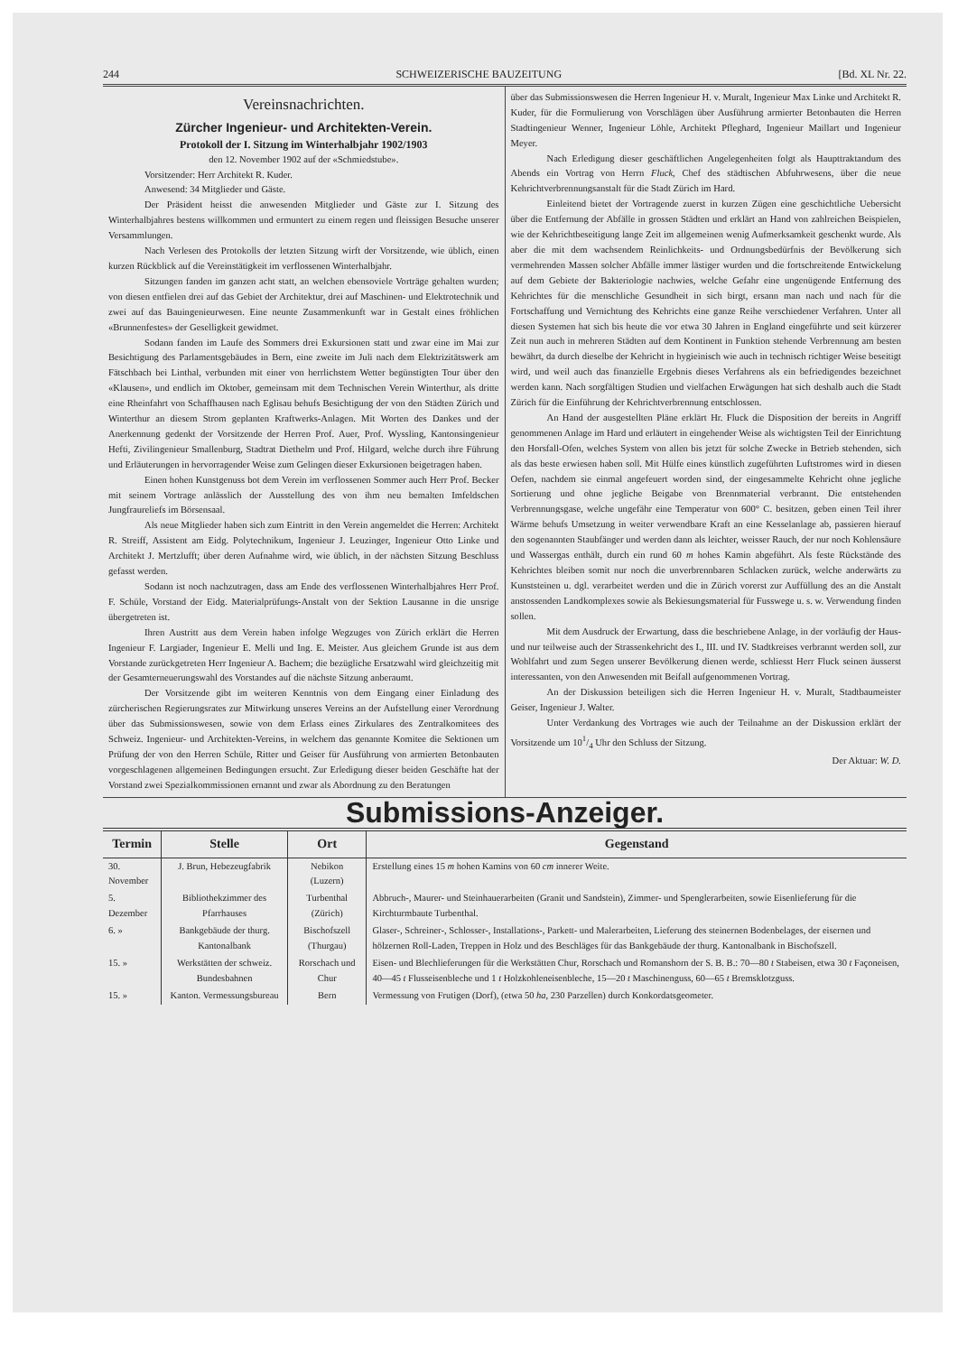244 SCHWEIZERISCHE BAUZEITUNG [Bd. XL Nr. 22.
Vereinsnachrichten.
Zürcher Ingenieur- und Architekten-Verein.
Protokoll der I. Sitzung im Winterhalbjahr 1902/1903
den 12. November 1902 auf der «Schmiedstube».
Vorsitzender: Herr Architekt R. Kuder.
Anwesend: 34 Mitglieder und Gäste.
Der Präsident heisst die anwesenden Mitglieder und Gäste zur I. Sitzung des Winterhalbjahres bestens willkommen und ermuntert zu einem regen und fleissigen Besuche unserer Versammlungen.
Nach Verlesen des Protokolls der letzten Sitzung wirft der Vorsitzende, wie üblich, einen kurzen Rückblick auf die Vereinstätigkeit im verflossenen Winterhalbjahr.
Sitzungen fanden im ganzen acht statt, an welchen ebensoviele Vorträge gehalten wurden; von diesen entfielen drei auf das Gebiet der Architektur, drei auf Maschinen- und Elektrotechnik und zwei auf das Bauingenieurwesen. Eine neunte Zusammenkunft war in Gestalt eines fröhlichen «Brunnenfestes» der Geselligkeit gewidmet.
Sodann fanden im Laufe des Sommers drei Exkursionen statt und zwar eine im Mai zur Besichtigung des Parlamentsgebäudes in Bern, eine zweite im Juli nach dem Elektrizitätswerk am Fätschbach bei Linthal, verbunden mit einer von herrlichstem Wetter begünstigten Tour über den «Klausen», und endlich im Oktober, gemeinsam mit dem Technischen Verein Winterthur, als dritte eine Rheinfahrt von Schaffhausen nach Eglisau behufs Besichtigung der von den Städten Zürich und Winterthur an diesem Strom geplanten Kraftwerks-Anlagen. Mit Worten des Dankes und der Anerkennung gedenkt der Vorsitzende der Herren Prof. Auer, Prof. Wyssling, Kantonsingenieur Hefti, Zivilingenieur Smallenburg, Stadtrat Diethelm und Prof. Hilgard, welche durch ihre Führung und Erläuterungen in hervorragender Weise zum Gelingen dieser Exkursionen beigetragen haben.
Einen hohen Kunstgenuss bot dem Verein im verflossenen Sommer auch Herr Prof. Becker mit seinem Vortrage anlässlich der Ausstellung des von ihm neu bemalten Imfeldschen Jungfraureliefs im Börsensaal.
Als neue Mitglieder haben sich zum Eintritt in den Verein angemeldet die Herren: Architekt R. Streiff, Assistent am Eidg. Polytechnikum, Ingenieur J. Leuzinger, Ingenieur Otto Linke und Architekt J. Mertzlufft; über deren Aufnahme wird, wie üblich, in der nächsten Sitzung Beschluss gefasst werden.
Sodann ist noch nachzutragen, dass am Ende des verflossenen Winterhalbjahres Herr Prof. F. Schüle, Vorstand der Eidg. Materialprüfungs-Anstalt von der Sektion Lausanne in die unsrige übergetreten ist.
Ihren Austritt aus dem Verein haben infolge Wegzuges von Zürich erklärt die Herren Ingenieur F. Largiader, Ingenieur E. Melli und Ing. E. Meister. Aus gleichem Grunde ist aus dem Vorstande zurückgetreten Herr Ingenieur A. Bachem; die bezügliche Ersatzwahl wird gleichzeitig mit der Gesamterneuerungswahl des Vorstandes auf die nächste Sitzung anberaumt.
Der Vorsitzende gibt im weiteren Kenntnis von dem Eingang einer Einladung des zürcherischen Regierungsrates zur Mitwirkung unseres Vereins an der Aufstellung einer Verordnung über das Submissionswesen, sowie von dem Erlass eines Zirkulares des Zentralkomitees des Schweiz. Ingenieur- und Architekten-Vereins, in welchem das genannte Komitee die Sektionen um Prüfung der von den Herren Schüle, Ritter und Geiser für Ausführung von armierten Betonbauten vorgeschlagenen allgemeinen Bedingungen ersucht. Zur Erledigung dieser beiden Geschäfte hat der Vorstand zwei Spezialkommissionen ernannt und zwar als Abordnung zu den Beratungen
über das Submissionswesen die Herren Ingenieur H. v. Muralt, Ingenieur Max Linke und Architekt R. Kuder, für die Formulierung von Vorschlägen über Ausführung armierter Betonbauten die Herren Stadtingenieur Wenner, Ingenieur Löhle, Architekt Pfleghard, Ingenieur Maillart und Ingenieur Meyer.
Nach Erledigung dieser geschäftlichen Angelegenheiten folgt als Haupttraktandum des Abends ein Vortrag von Herrn Fluck, Chef des städtischen Abfuhrwesens, über die neue Kehrichtverbrennungsanstalt für die Stadt Zürich im Hard.
Einleitend bietet der Vortragende zuerst in kurzen Zügen eine geschichtliche Uebersicht über die Entfernung der Abfälle in grossen Städten und erklärt an Hand von zahlreichen Beispielen, wie der Kehrichtbeseitigung lange Zeit im allgemeinen wenig Aufmerksamkeit geschenkt wurde. Als aber die mit dem wachsendem Reinlichkeits- und Ordnungsbedürfnis der Bevölkerung sich vermehrenden Massen solcher Abfälle immer lästiger wurden und die fortschreitende Entwickelung auf dem Gebiete der Bakteriologie nachwies, welche Gefahr eine ungenügende Entfernung des Kehrichtes für die menschliche Gesundheit in sich birgt, ersann man nach und nach für die Fortschaffung und Vernichtung des Kehrichts eine ganze Reihe verschiedener Verfahren. Unter all diesen Systemen hat sich bis heute die vor etwa 30 Jahren in England eingeführte und seit kürzerer Zeit nun auch in mehreren Städten auf dem Kontinent in Funktion stehende Verbrennung am besten bewährt, da durch dieselbe der Kehricht in hygieinisch wie auch in technisch richtiger Weise beseitigt wird, und weil auch das finanzielle Ergebnis dieses Verfahrens als ein befriedigendes bezeichnet werden kann. Nach sorgfältigen Studien und vielfachen Erwägungen hat sich deshalb auch die Stadt Zürich für die Einführung der Kehrichtverbrennung entschlossen.
An Hand der ausgestellten Pläne erklärt Hr. Fluck die Disposition der bereits in Angriff genommenen Anlage im Hard und erläutert in eingehender Weise als wichtigsten Teil der Einrichtung den Horsfall-Ofen, welches System von allen bis jetzt für solche Zwecke in Betrieb stehenden, sich als das beste erwiesen haben soll. Mit Hülfe eines künstlich zugeführten Luftstromes wird in diesen Oefen, nachdem sie einmal angefeuert worden sind, der eingesammelte Kehricht ohne jegliche Sortierung und ohne jegliche Beigabe von Brennmaterial verbrannt. Die entstehenden Verbrennungsgase, welche ungefähr eine Temperatur von 600° C. besitzen, geben einen Teil ihrer Wärme behufs Umsetzung in weiter verwendbare Kraft an eine Kesselanlage ab, passieren hierauf den sogenannten Staubfänger und werden dann als leichter, weisser Rauch, der nur noch Kohlensäure und Wassergas enthält, durch ein rund 60 m hohes Kamin abgeführt. Als feste Rückstände des Kehrichtes bleiben somit nur noch die unverbrennbaren Schlacken zurück, welche anderwärts zu Kunststeinen u. dgl. verarbeitet werden und die in Zürich vorerst zur Auffüllung des an die Anstalt anstossenden Landkomplexes sowie als Bekiesungsmaterial für Fusswege u. s. w. Verwendung finden sollen.
Mit dem Ausdruck der Erwartung, dass die beschriebene Anlage, in der vorläufig der Haus- und nur teilweise auch der Strassenkehricht des I., III. und IV. Stadtkreises verbrannt werden soll, zur Wohlfahrt und zum Segen unserer Bevölkerung dienen werde, schliesst Herr Fluck seinen äusserst interessanten, von den Anwesenden mit Beifall aufgenommenen Vortrag.
An der Diskussion beteiligen sich die Herren Ingenieur H. v. Muralt, Stadtbaumeister Geiser, Ingenieur J. Walter.
Unter Verdankung des Vortrages wie auch der Teilnahme an der Diskussion erklärt der Vorsitzende um 101/4 Uhr den Schluss der Sitzung.
Der Aktuar: W. D.
Submissions-Anzeiger.
| Termin | Stelle | Ort | Gegenstand |
| --- | --- | --- | --- |
| 30. November | J. Brun, Hebezeugfabrik | Nebikon (Luzern) | Erstellung eines 15 m hohen Kamins von 60 cm innerer Weite. |
| 5. Dezember | Bibliothekzimmer des Pfarrhauses | Turbenthal (Zürich) | Abbruch-, Maurer- und Steinhauerarbeiten (Granit und Sandstein), Zimmer- und Spenglerarbeiten, sowie Eisenlieferung für die Kirchturmbaute Turbenthal. |
| 6. » | Bankgebäude der thurg. Kantonalbank | Bischofszell (Thurgau) | Glaser-, Schreiner-, Schlosser-, Installations-, Parkett- und Malerarbeiten, Lieferung des steinernen Bodenbelages, der eisernen und hölzernen Roll-Laden, Treppen in Holz und des Beschläges für das Bankgebäude der thurg. Kantonalbank in Bischofszell. |
| 15. » | Werkstätten der schweiz. Bundesbahnen | Rorschach und Chur | Eisen- und Blechlieferungen für die Werkstätten Chur, Rorschach und Romanshorn der S. B. B.: 70—80 t Stabeisen, etwa 30 t Façoneisen, 40—45 t Flusseisenbleche und 1 t Holzkohleneisenbleche, 15—20 t Maschinenguss, 60—65 t Bremsklotzguss. |
| 15. » | Kanton. Vermessungsbureau | Bern | Vermessung von Frutigen (Dorf), (etwa 50 ha , 230 Parzellen) durch Konkordatsgeometer. |